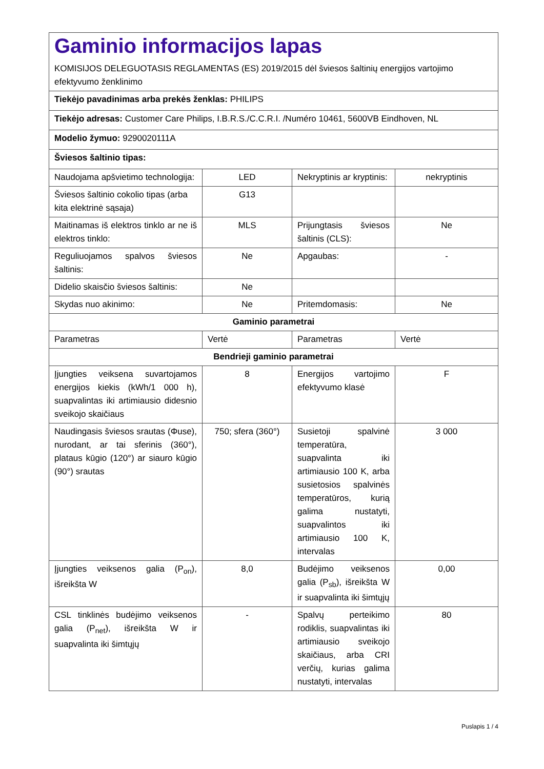| Gaminio informacijos lapas KOMISIJOS DELEGUOTASIS REGLAMENTAS (ES) 2019/2015 dėl šviesos šaltinių energijos vartojimo efektyvumo ženklinimo | | | |
| Tiekėjo pavadinimas arba prekės ženklas: PHILIPS | | | |
| Tiekėjo adresas: Customer Care Philips, I.B.R.S./C.C.R.I. /Numéro 10461, 5600VB Eindhoven, NL | | | |
| Modelio žymuo: 9290020111A | | | |
| Šviesos šaltinio tipas: | | | |
| Naudojama apšvietimo technologija: | LED | Nekryptinis ar kryptinis: | nekryptinis |
| Šviesos šaltinio cokolio tipas (arba kita elektrinė sąsaja) | G13 | | |
| Maitinamas iš elektros tinklo ar ne iš elektros tinklo: | MLS | Prijungtasis šviesos šaltinis (CLS): | Ne |
| Reguliuojamos spalvos šviesos šaltinis: | Ne | Apgaubas: | - |
| Didelio skaisčio šviesos šaltinis: | Ne | | |
| Skydas nuo akinimo: | Ne | Pritemdomasis: | Ne |
| Gaminio parametrai | | | |
| Parametras | Vertė | Parametras | Vertė |
| Bendrieji gaminio parametrai | | | |
| Įjungties veiksena suvartojamos energijos kiekis (kWh/1 000 h), suapvalintas iki artimiausio didesnio sveikojo skaičiaus | 8 | Energijos vartojimo efektyvumo klasė | F |
| Naudingasis šviesos srautas (Φuse), nurodant, ar tai sferinis (360°), plataus kūgio (120°) ar siauro kūgio (90°) srautas | 750; sfera (360°) | Susietoji spalvinė temperatūra, suapvalinta iki artimiausio 100 K, arba susietosios spalvinės temperatūros, kurią galima nustatyti, suapvalintos iki artimiausio 100 K, intervalas | 3 000 |
| Įjungties veiksenos galia (P<sub>on</sub>), išreikšta W | 8,0 | Budėjimo veiksenos galia (P<sub>sb</sub>), išreikšta W ir suapvalinta iki šimtųjų | 0,00 |
| CSL tinklinės budėjimo veiksenos galia (P<sub>net</sub>), išreikšta W ir suapvalinta iki šimtųjų | - | Spalvų perteikimo rodiklis, suapvalintas iki artimiausio sveikojo skaičiaus, arba CRI verčių, kurias galima nustatyti, intervalas | 80 |
Puslapis 1 / 4